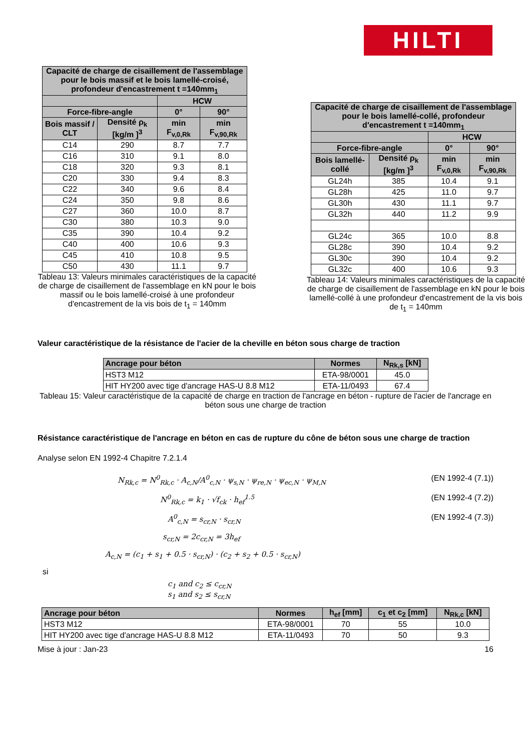HILTI
| Capacité de charge de cisaillement de l'assemblage pour le bois massif et le bois lamellé-croisé, profondeur d'encastrement t =140mm<sub>1</sub> | | | |
| --- | --- | --- | --- |
| | | HCW | |
| Force-fibre-angle | | 0° | 90° |
| Bois massif / CLT | Densité ρ<sub>k</sub> [kg/m ]<sup>3</sup> | min F<sub>v,0,Rk</sub> | min F<sub>v,90,Rk</sub> |
| C14 | 290 | 8.7 | 7.7 |
| C16 | 310 | 9.1 | 8.0 |
| C18 | 320 | 9.3 | 8.1 |
| C20 | 330 | 9.4 | 8.3 |
| C22 | 340 | 9.6 | 8.4 |
| C24 | 350 | 9.8 | 8.6 |
| C27 | 360 | 10.0 | 8.7 |
| C30 | 380 | 10.3 | 9.0 |
| C35 | 390 | 10.4 | 9.2 |
| C40 | 400 | 10.6 | 9.3 |
| C45 | 410 | 10.8 | 9.5 |
| C50 | 430 | 11.1 | 9.7 |
Tableau 13: Valeurs minimales caractéristiques de la capacité de charge de cisaillement de l'assemblage en kN pour le bois massif ou le bois lamellé-croisé à une profondeur d'encastrement de la vis bois de t<sub>1</sub> = 140mm
| Capacité de charge de cisaillement de l'assemblage pour le bois lamellé-collé, profondeur d'encastrement t =140mm<sub>1</sub> | | | |
| --- | --- | --- | --- |
| | | HCW | |
| Force-fibre-angle | | 0° | 90° |
| Bois lamellé-collé | Densité ρ<sub>k</sub> [kg/m ]<sup>3</sup> | min F<sub>v,0,Rk</sub> | min F<sub>v,90,Rk</sub> |
| GL24h | 385 | 10.4 | 9.1 |
| GL28h | 425 | 11.0 | 9.7 |
| GL30h | 430 | 11.1 | 9.7 |
| GL32h | 440 | 11.2 | 9.9 |
| GL24c | 365 | 10.0 | 8.8 |
| GL28c | 390 | 10.4 | 9.2 |
| GL30c | 390 | 10.4 | 9.2 |
| GL32c | 400 | 10.6 | 9.3 |
Tableau 14: Valeurs minimales caractéristiques de la capacité de charge de cisaillement de l'assemblage en kN pour le bois lamellé-collé à une profondeur d'encastrement de la vis bois de t<sub>1</sub> = 140mm
Valeur caractéristique de la résistance de l'acier de la cheville en béton sous charge de traction
| Ancrage pour béton | Normes | N<sub>Rk,s</sub> [kN] |
| --- | --- | --- |
| HST3 M12 | ETA-98/0001 | 45.0 |
| HIT HY200 avec tige d'ancrage HAS-U 8.8 M12 | ETA-11/0493 | 67.4 |
Tableau 15: Valeur caractéristique de la capacité de charge en traction de l'ancrage en béton - rupture de l'acier de l'ancrage en béton sous une charge de traction
Résistance caractéristique de l'ancrage en béton en cas de rupture du cône de béton sous une charge de traction
Analyse selon EN 1992-4 Chapitre 7.2.1.4
N<sub>Rk,c</sub> = N<sup>0</sup><sub>Rk,c</sub> · A<sub>c,N</sub>/A<sup>0</sup><sub>c,N</sub> · ψ<sub>s,N</sub> · ψ<sub>re,N</sub> · ψ<sub>ec,N</sub> · ψ<sub>M,N</sub> (EN 1992-4 (7.1))
N<sup>0</sup><sub>Rk,c</sub> = k<sub>1</sub> · √f<sub>ck</sub> · h<sub>ef</sub><sup>1.5</sup> (EN 1992-4 (7.2))
A<sup>0</sup><sub>c,N</sub> = s<sub>cr,N</sub> · s<sub>cr,N</sub> (EN 1992-4 (7.3))
s<sub>cr,N</sub> = 2c<sub>cr,N</sub> = 3h<sub>ef</sub>
A<sub>c,N</sub> = (c<sub>1</sub> + s<sub>1</sub> + 0.5 · s<sub>cr,N</sub>) · (c<sub>2</sub> + s<sub>2</sub> + 0.5 · s<sub>cr,N</sub>)
si
c<sub>1</sub> and c<sub>2</sub> ≤ c<sub>cr,N</sub>
s<sub>1</sub> and s<sub>2</sub> ≤ s<sub>cr,N</sub>
| Ancrage pour béton | Normes | h<sub>ef</sub> [mm] | c<sub>1</sub> et c<sub>2</sub> [mm] | N<sub>Rk,c</sub> [kN] |
| --- | --- | --- | --- | --- |
| HST3 M12 | ETA-98/0001 | 70 | 55 | 10.0 |
| HIT HY200 avec tige d'ancrage HAS-U 8.8 M12 | ETA-11/0493 | 70 | 50 | 9.3 |
Mise à jour : Jan-23 16